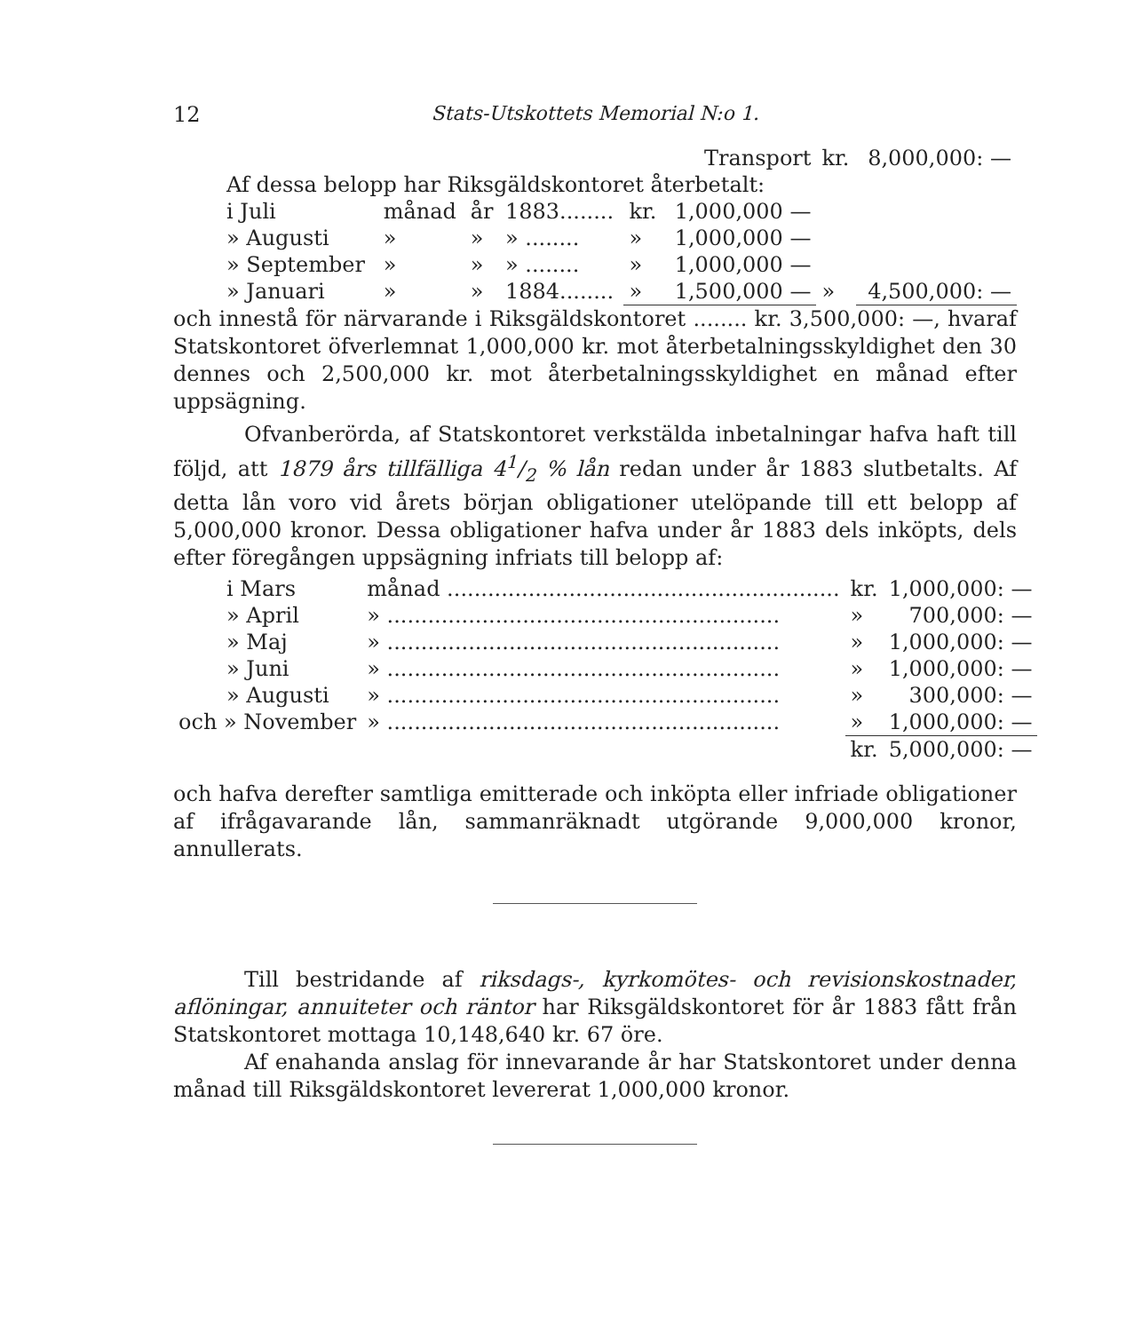12 Stats-Utskottets Memorial N:o 1.
| Transport | | | | | | kr. | 8,000,000: — |
| Af dessa belopp har Riksgäldskontoret återbetalt: | | | | | | | |
| i Juli | månad | år | 1883........ | kr. | 1,000,000 — | | |
| » Augusti | » | » | » ........ | » | 1,000,000 — | | |
| » September | » | » | » ........ | » | 1,000,000 — | | |
| » Januari | » | » | 1884........ | » | 1,500,000 — | » | 4,500,000: — |
och innestå för närvarande i Riksgäldskontoret ........ kr. 3,500,000: —, hvaraf Statskontoret öfverlemnat 1,000,000 kr. mot återbetalningsskyldighet den 30 dennes och 2,500,000 kr. mot återbetalningsskyldighet en månad efter uppsägning.
Ofvanberörda, af Statskontoret verkstälda inbetalningar hafva haft till följd, att 1879 års tillfälliga 41/2 % lån redan under år 1883 slutbetalts. Af detta lån voro vid årets början obligationer utelöpande till ett belopp af 5,000,000 kronor. Dessa obligationer hafva under år 1883 dels inköpts, dels efter föregången uppsägning infriats till belopp af:
| i Mars | månad .......................................................... | kr. | 1,000,000: — |
| » April | » .......................................................... | » | 700,000: — |
| » Maj | » .......................................................... | » | 1,000,000: — |
| » Juni | » .......................................................... | » | 1,000,000: — |
| » Augusti | » .......................................................... | » | 300,000: — |
| och » November | » .......................................................... | » | 1,000,000: — |
| | | kr. | 5,000,000: — |
och hafva derefter samtliga emitterade och inköpta eller infriade obligationer af ifrågavarande lån, sammanräknadt utgörande 9,000,000 kronor, annullerats.
Till bestridande af riksdags-, kyrkomötes- och revisionskostnader, aflöningar, annuiteter och räntor har Riksgäldskontoret för år 1883 fått från Statskontoret mottaga 10,148,640 kr. 67 öre.
Af enahanda anslag för innevarande år har Statskontoret under denna månad till Riksgäldskontoret levererat 1,000,000 kronor.